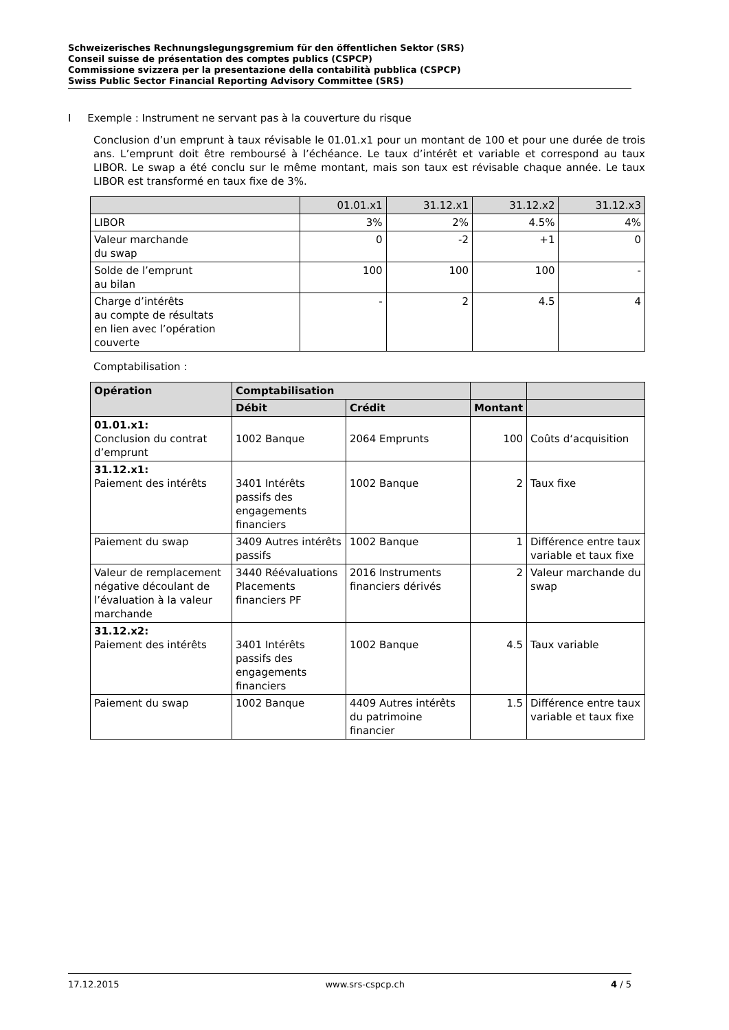Schweizerisches Rechnungslegungsgremium für den öffentlichen Sektor (SRS)
Conseil suisse de présentation des comptes publics (CSPCP)
Commissione svizzera per la presentazione della contabilità pubblica (CSPCP)
Swiss Public Sector Financial Reporting Advisory Committee (SRS)
I Exemple : Instrument ne servant pas à la couverture du risque
Conclusion d’un emprunt à taux révisable le 01.01.x1 pour un montant de 100 et pour une durée de trois ans. L’emprunt doit être remboursé à l’échéance. Le taux d’intérêt et variable et correspond au taux LIBOR. Le swap a été conclu sur le même montant, mais son taux est révisable chaque année. Le taux LIBOR est transformé en taux fixe de 3%.
| | 01.01.x1 | 31.12.x1 | 31.12.x2 | 31.12.x3 |
| --- | --- | --- | --- | --- |
| LIBOR | 3% | 2% | 4.5% | 4% |
| Valeur marchande du swap | 0 | -2 | +1 | 0 |
| Solde de l’emprunt au bilan | 100 | 100 | 100 | - |
| Charge d’intérêts au compte de résultats en lien avec l’opération couverte | - | 2 | 4.5 | 4 |
Comptabilisation :
| Opération | Comptabilisation | | | |
| --- | --- | --- | --- | --- |
| | Débit | Crédit | Montant | |
| 01.01.x1: Conclusion du contrat d’emprunt | 1002 Banque | 2064 Emprunts | 100 | Coûts d‘acquisition |
| 31.12.x1: Paiement des intérêts | 3401 Intérêts passifs des engagements financiers | 1002 Banque | 2 | Taux fixe |
| Paiement du swap | 3409 Autres intérêts passifs | 1002 Banque | 1 | Différence entre taux variable et taux fixe |
| Valeur de remplacement négative découlant de l’évaluation à la valeur marchande | 3440 Réévaluations Placements financiers PF | 2016 Instruments financiers dérivés | 2 | Valeur marchande du swap |
| 31.12.x2: Paiement des intérêts | 3401 Intérêts passifs des engagements financiers | 1002 Banque | 4.5 | Taux variable |
| Paiement du swap | 1002 Banque | 4409 Autres intérêts du patrimoine financier | 1.5 | Différence entre taux variable et taux fixe |
17.12.2015 www.srs-cspcp.ch 4 / 5